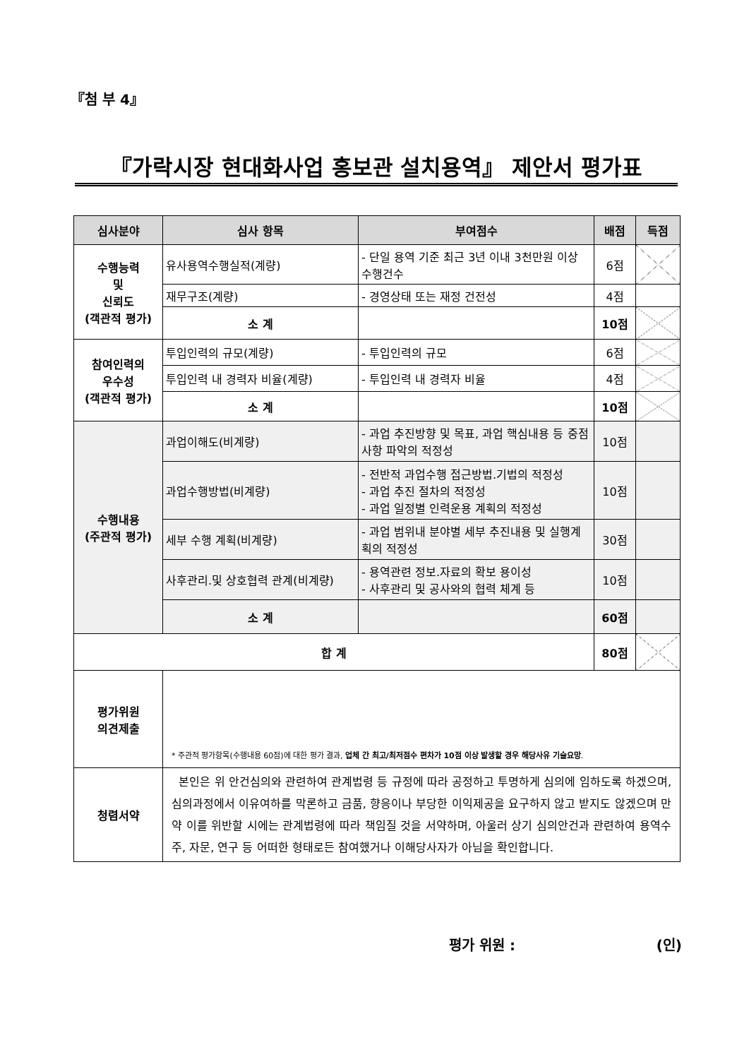『첨 부 4』
『가락시장 현대화사업 홍보관 설치용역』 제안서 평가표
| 심사분야 | 심사 항목 | 부여점수 | 배점 | 득점 |
| --- | --- | --- | --- | --- |
| 수행능력 및 신뢰도 (객관적 평가) | 유사용역수행실적(계량) | - 단일 용역 기준 최근 3년 이내 3천만원 이상 수행건수 | 6점 | |
| | 재무구조(계량) | - 경영상태 또는 재정 건전성 | 4점 | |
| | 소 계 | | 10점 | |
| 참여인력의 우수성 (객관적 평가) | 투입인력의 규모(계량) | - 투입인력의 규모 | 6점 | |
| | 투입인력 내 경력자 비율(계량) | - 투입인력 내 경력자 비율 | 4점 | |
| | 소 계 | | 10점 | |
| 수행내용 (주관적 평가) | 과업이해도(비계량) | - 과업 추진방향 및 목표, 과업 핵심내용 등 중점사항 파악의 적정성 | 10점 | |
| | 과업수행방법(비계량) | - 전반적 과업수행 접근방법.기법의 적정성 - 과업 추진 절차의 적정성 - 과업 일정별 인력운용 계획의 적정성 | 10점 | |
| | 세부 수행 계획(비계량) | - 과업 범위내 분야별 세부 추진내용 및 실행계획의 적정성 | 30점 | |
| | 사후관리.및 상호협력 관계(비계량) | - 용역관련 정보.자료의 확보 용이성 - 사후관리 및 공사와의 협력 체계 등 | 10점 | |
| | 소 계 | | 60점 | |
| 합 계 | | | 80점 | |
| 평가위원 의견제출 | * 주관적 평가항목(수행내용 60점)에 대한 평가 결과, 업체 간 최고/최저점수 편차가 10점 이상 발생할 경우 해당사유 기술요망 . | | | |
| 청렴서약 | 본인은 위 안건심의와 관련하여 관계법령 등 규정에 따라 공정하고 투명하게 심의에 임하도록 하겠으며, 심의과정에서 이유여하를 막론하고 금품, 향응이나 부당한 이익제공을 요구하지 않고 받지도 않겠으며 만약 이를 위반할 시에는 관계법령에 따라 책임질 것을 서약하며, 아울러 상기 심의안건과 관련하여 용역수주, 자문, 연구 등 어떠한 형태로든 참여했거나 이해당사자가 아님을 확인합니다. | | | |
평가 위원 : (인)